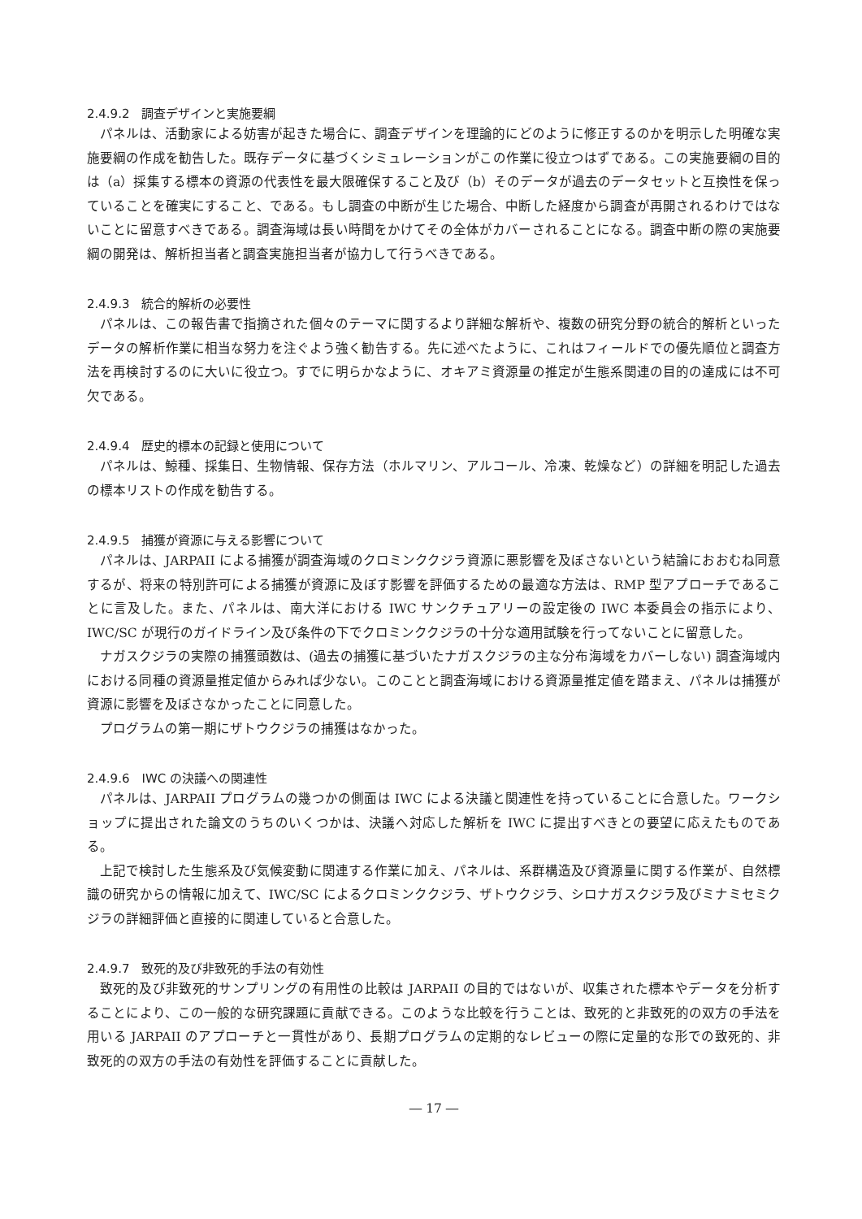2.4.9.2　調査デザインと実施要綱
パネルは、活動家による妨害が起きた場合に、調査デザインを理論的にどのように修正するのかを明示した明確な実施要綱の作成を勧告した。既存データに基づくシミュレーションがこの作業に役立つはずである。この実施要綱の目的は（a）採集する標本の資源の代表性を最大限確保すること及び（b）そのデータが過去のデータセットと互換性を保っていることを確実にすること、である。もし調査の中断が生じた場合、中断した経度から調査が再開されるわけではないことに留意すべきである。調査海域は長い時間をかけてその全体がカバーされることになる。調査中断の際の実施要綱の開発は、解析担当者と調査実施担当者が協力して行うべきである。
2.4.9.3　統合的解析の必要性
パネルは、この報告書で指摘された個々のテーマに関するより詳細な解析や、複数の研究分野の統合的解析といったデータの解析作業に相当な努力を注ぐよう強く勧告する。先に述べたように、これはフィールドでの優先順位と調査方法を再検討するのに大いに役立つ。すでに明らかなように、オキアミ資源量の推定が生態系関連の目的の達成には不可欠である。
2.4.9.4　歴史的標本の記録と使用について
パネルは、鯨種、採集日、生物情報、保存方法（ホルマリン、アルコール、冷凍、乾燥など）の詳細を明記した過去の標本リストの作成を勧告する。
2.4.9.5　捕獲が資源に与える影響について
パネルは、JARPAII による捕獲が調査海域のクロミンククジラ資源に悪影響を及ぼさないという結論におおむね同意するが、将来の特別許可による捕獲が資源に及ぼす影響を評価するための最適な方法は、RMP 型アプローチであることに言及した。また、パネルは、南大洋における IWC サンクチュアリーの設定後の IWC 本委員会の指示により、IWC/SC が現行のガイドライン及び条件の下でクロミンククジラの十分な適用試験を行ってないことに留意した。
ナガスクジラの実際の捕獲頭数は、(過去の捕獲に基づいたナガスクジラの主な分布海域をカバーしない) 調査海域内における同種の資源量推定値からみれば少ない。このことと調査海域における資源量推定値を踏まえ、パネルは捕獲が資源に影響を及ぼさなかったことに同意した。
プログラムの第一期にザトウクジラの捕獲はなかった。
2.4.9.6　IWC の決議への関連性
パネルは、JARPAII プログラムの幾つかの側面は IWC による決議と関連性を持っていることに合意した。ワークショップに提出された論文のうちのいくつかは、決議へ対応した解析を IWC に提出すべきとの要望に応えたものである。
上記で検討した生態系及び気候変動に関連する作業に加え、パネルは、系群構造及び資源量に関する作業が、自然標識の研究からの情報に加えて、IWC/SC によるクロミンククジラ、ザトウクジラ、シロナガスクジラ及びミナミセミクジラの詳細評価と直接的に関連していると合意した。
2.4.9.7　致死的及び非致死的手法の有効性
致死的及び非致死的サンプリングの有用性の比較は JARPAII の目的ではないが、収集された標本やデータを分析することにより、この一般的な研究課題に貢献できる。このような比較を行うことは、致死的と非致死的の双方の手法を用いる JARPAII のアプローチと一貫性があり、長期プログラムの定期的なレビューの際に定量的な形での致死的、非致死的の双方の手法の有効性を評価することに貢献した。
― 17 ―